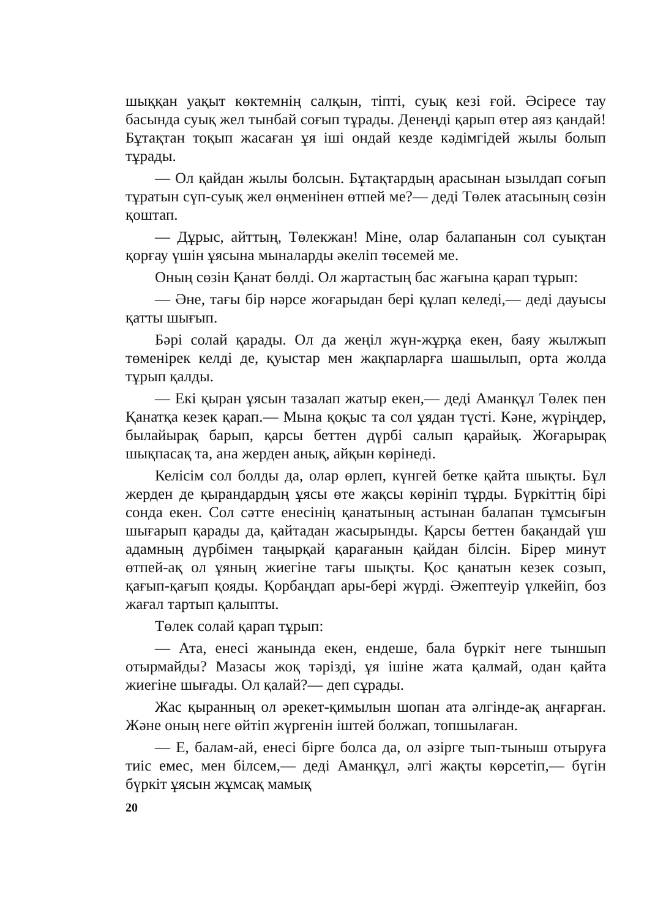шыққан уақыт көктемнің салқын, тіпті, суық кезі ғой. Әсіресе тау басында суық жел тынбай соғып тұрады. Денеңді қарып өтер аяз қандай! Бұтақтан тоқып жасаған ұя іші ондай кезде кәдімгідей жылы болып тұрады.
— Ол қайдан жылы болсын. Бұтақтардың арасынан ызылдап соғып тұратын сүп-суық жел өңменінен өтпей ме?— деді Төлек атасының сөзін қоштап.
— Дұрыс, айттың, Төлекжан! Міне, олар балапанын сол суықтан қорғау үшін ұясына мыналарды әкеліп төсемей ме.
Оның сөзін Қанат бөлді. Ол жартастың бас жағына қарап тұрып:
— Әне, тағы бір нәрсе жоғарыдан бері құлап келеді,— деді дауысы қатты шығып.
Бәрі солай қарады. Ол да жеңіл жүн-жұрқа екен, баяу жылжып төменірек келді де, қуыстар мен жақпарларға шашылып, орта жолда тұрып қалды.
— Екі қыран ұясын тазалап жатыр екен,— деді Аманқұл Төлек пен Қанатқа кезек қарап.— Мына қоқыс та сол ұядан түсті. Кәне, жүріңдер, былайырақ барып, қарсы беттен дүрбі салып қарайық. Жоғарырақ шықпасақ та, ана жерден анық, айқын көрінеді.
Келісім сол болды да, олар өрлеп, күнгей бетке қайта шықты. Бұл жерден де қырандардың ұясы өте жақсы көрініп тұрды. Бүркіттің бірі сонда екен. Сол сәтте енесінің қанатының астынан балапан тұмсығын шығарып қарады да, қайтадан жасырынды. Қарсы беттен бақандай үш адамның дүрбімен таңырқай қарағанын қайдан білсін. Бірер минут өтпей-ақ ол ұяның жиегіне тағы шықты. Қос қанатын кезек созып, қағып-қағып қояды. Қорбаңдап ары-бері жүрді. Әжептеуір үлкейіп, боз жағал тартып қалыпты.
Төлек солай қарап тұрып:
— Ата, енесі жанында екен, ендеше, бала бүркіт неге тыншып отырмайды? Мазасы жоқ тәрізді, ұя ішіне жата қалмай, одан қайта жиегіне шығады. Ол қалай?— деп сұрады.
Жас қыранның ол әрекет-қимылын шопан ата әлгінде-ақ аңғарған. Және оның неге өйтіп жүргенін іштей болжап, топшылаған.
— Е, балам-ай, енесі бірге болса да, ол әзірге тып-тыныш отыруға тиіс емес, мен білсем,— деді Аманқұл, әлгі жақты көрсетіп,— бүгін бүркіт ұясын жұмсақ мамық
20